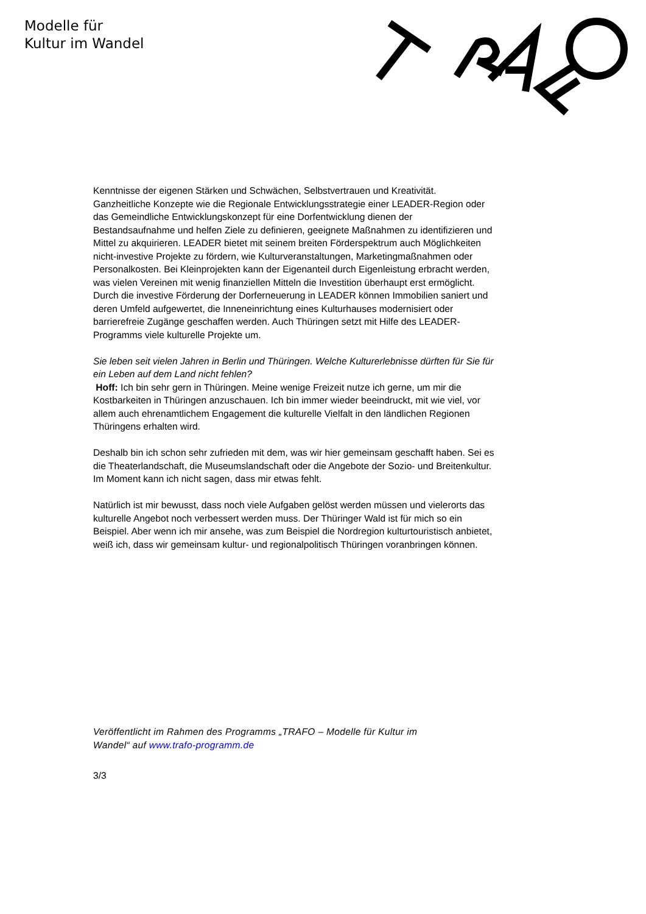Modelle für
Kultur im Wandel
Kenntnisse der eigenen Stärken und Schwächen, Selbstvertrauen und Kreativität. Ganzheitliche Konzepte wie die Regionale Entwicklungsstrategie einer LEADER-Region oder das Gemeindliche Entwicklungskonzept für eine Dorfentwicklung dienen der Bestandsaufnahme und helfen Ziele zu definieren, geeignete Maßnahmen zu identifizieren und Mittel zu akquirieren. LEADER bietet mit seinem breiten Förderspektrum auch Möglichkeiten nicht-investive Projekte zu fördern, wie Kulturveranstaltungen, Marketingmaßnahmen oder Personalkosten. Bei Kleinprojekten kann der Eigenanteil durch Eigenleistung erbracht werden, was vielen Vereinen mit wenig finanziellen Mitteln die Investition überhaupt erst ermöglicht. Durch die investive Förderung der Dorferneuerung in LEADER können Immobilien saniert und deren Umfeld aufgewertet, die Inneneinrichtung eines Kulturhauses modernisiert oder barrierefreie Zugänge geschaffen werden. Auch Thüringen setzt mit Hilfe des LEADER-Programms viele kulturelle Projekte um.
Sie leben seit vielen Jahren in Berlin und Thüringen. Welche Kulturerlebnisse dürften für Sie für ein Leben auf dem Land nicht fehlen?
Hoff: Ich bin sehr gern in Thüringen. Meine wenige Freizeit nutze ich gerne, um mir die Kostbarkeiten in Thüringen anzuschauen. Ich bin immer wieder beeindruckt, mit wie viel, vor allem auch ehrenamtlichem Engagement die kulturelle Vielfalt in den ländlichen Regionen Thüringens erhalten wird.
Deshalb bin ich schon sehr zufrieden mit dem, was wir hier gemeinsam geschafft haben. Sei es die Theaterlandschaft, die Museumslandschaft oder die Angebote der Sozio- und Breitenkultur. Im Moment kann ich nicht sagen, dass mir etwas fehlt.
Natürlich ist mir bewusst, dass noch viele Aufgaben gelöst werden müssen und vielerorts das kulturelle Angebot noch verbessert werden muss. Der Thüringer Wald ist für mich so ein Beispiel. Aber wenn ich mir ansehe, was zum Beispiel die Nordregion kulturtouristisch anbietet, weiß ich, dass wir gemeinsam kultur- und regionalpolitisch Thüringen voranbringen können.
Veröffentlicht im Rahmen des Programms „TRAFO – Modelle für Kultur im
Wandel“ auf www.trafo-programm.de
3/3